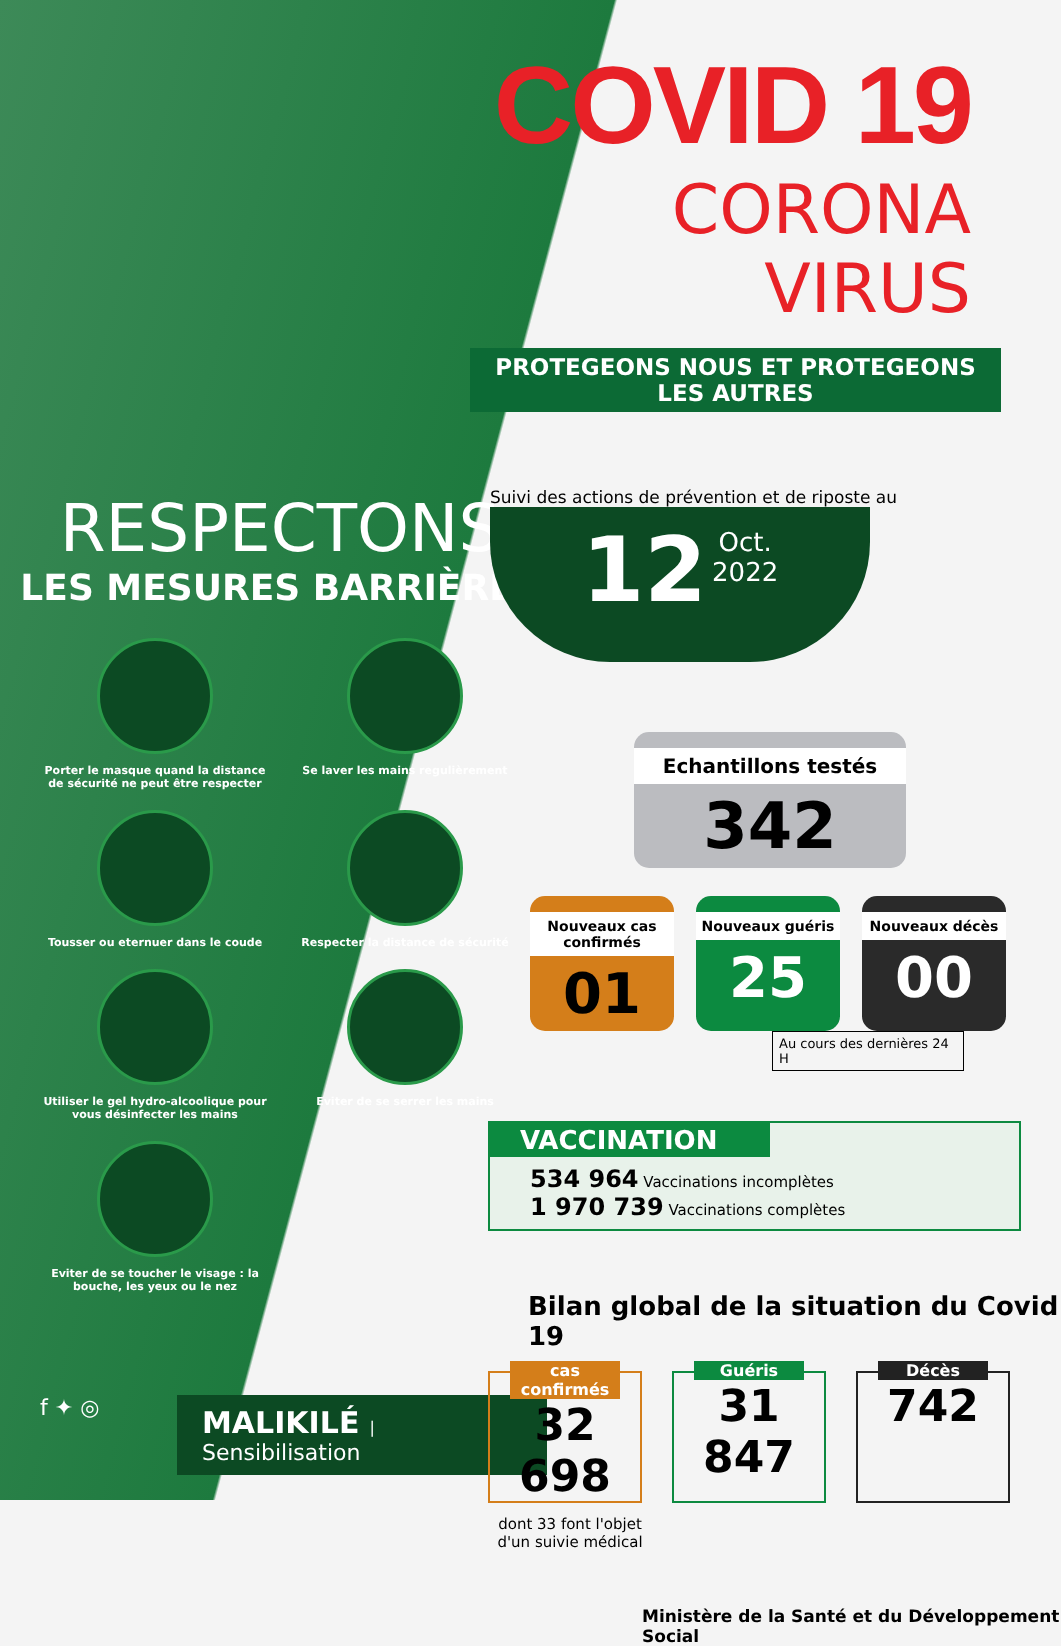RESPECTONS
LES MESURES BARRIÈRES
Porter le masque quand la distance de sécurité ne peut être respecter
Se laver les mains regulièrement
Tousser ou eternuer dans le coude
Respecter la distance de sécurité
Utiliser le gel hydro-alcoolique pour vous désinfecter les mains
Eviter de se serrer les mains
Eviter de se toucher le visage : la bouche, les yeux ou le nez
f ✦ ◎ MALIKILÉ | Sensibilisation
COVID 19
CORONA VIRUS
PROTEGEONS NOUS ET PROTEGEONS LES AUTRES
Suivi des actions de prévention et de riposte au
12 Oct.
2022
Echantillons testés
342
Nouveaux cas confirmés
01
Nouveaux guéris
25
Nouveaux décès
00
Au cours des dernières 24 H
VACCINATION
534 964 Vaccinations incomplètes
1 970 739 Vaccinations complètes
Bilan global de la situation du Covid 19
cas confirmés
32 698
Guéris
31 847
Décès
742
dont 33 font l'objet d'un suivie médical
Ministère de la Santé et du Développement Social